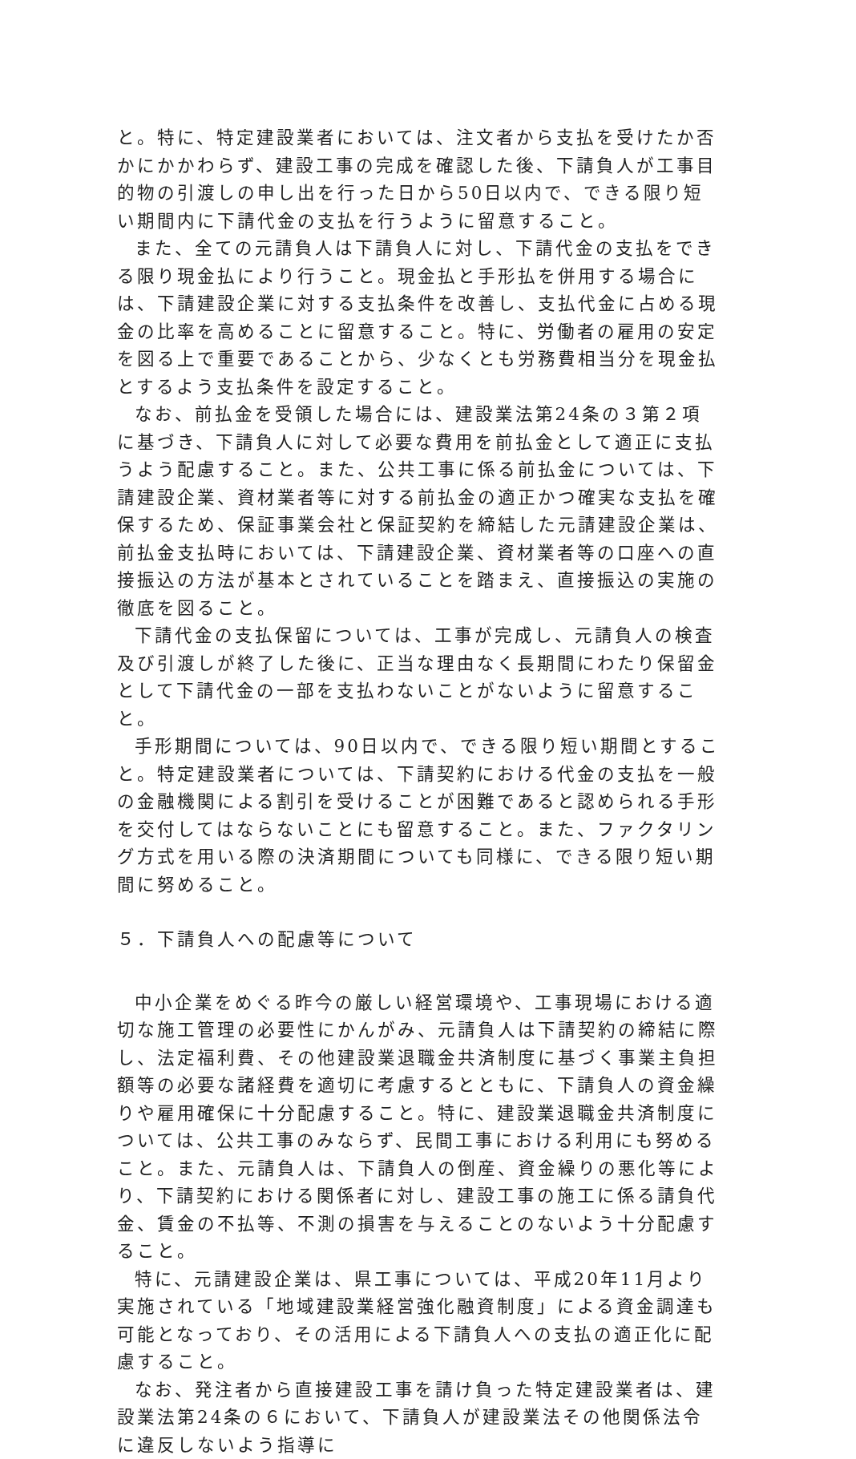と。特に、特定建設業者においては、注文者から支払を受けたか否かにかかわらず、建設工事の完成を確認した後、下請負人が工事目的物の引渡しの申し出を行った日から50日以内で、できる限り短い期間内に下請代金の支払を行うように留意すること。
また、全ての元請負人は下請負人に対し、下請代金の支払をできる限り現金払により行うこと。現金払と手形払を併用する場合には、下請建設企業に対する支払条件を改善し、支払代金に占める現金の比率を高めることに留意すること。特に、労働者の雇用の安定を図る上で重要であることから、少なくとも労務費相当分を現金払とするよう支払条件を設定すること。
なお、前払金を受領した場合には、建設業法第24条の３第２項に基づき、下請負人に対して必要な費用を前払金として適正に支払うよう配慮すること。また、公共工事に係る前払金については、下請建設企業、資材業者等に対する前払金の適正かつ確実な支払を確保するため、保証事業会社と保証契約を締結した元請建設企業は、前払金支払時においては、下請建設企業、資材業者等の口座への直接振込の方法が基本とされていることを踏まえ、直接振込の実施の徹底を図ること。
下請代金の支払保留については、工事が完成し、元請負人の検査及び引渡しが終了した後に、正当な理由なく長期間にわたり保留金として下請代金の一部を支払わないことがないように留意すること。
手形期間については、90日以内で、できる限り短い期間とすること。特定建設業者については、下請契約における代金の支払を一般の金融機関による割引を受けることが困難であると認められる手形を交付してはならないことにも留意すること。また、ファクタリング方式を用いる際の決済期間についても同様に、できる限り短い期間に努めること。
５．下請負人への配慮等について
中小企業をめぐる昨今の厳しい経営環境や、工事現場における適切な施工管理の必要性にかんがみ、元請負人は下請契約の締結に際し、法定福利費、その他建設業退職金共済制度に基づく事業主負担額等の必要な諸経費を適切に考慮するとともに、下請負人の資金繰りや雇用確保に十分配慮すること。特に、建設業退職金共済制度については、公共工事のみならず、民間工事における利用にも努めること。また、元請負人は、下請負人の倒産、資金繰りの悪化等により、下請契約における関係者に対し、建設工事の施工に係る請負代金、賃金の不払等、不測の損害を与えることのないよう十分配慮すること。
特に、元請建設企業は、県工事については、平成20年11月より実施されている「地域建設業経営強化融資制度」による資金調達も可能となっており、その活用による下請負人への支払の適正化に配慮すること。
なお、発注者から直接建設工事を請け負った特定建設業者は、建設業法第24条の６において、下請負人が建設業法その他関係法令に違反しないよう指導に